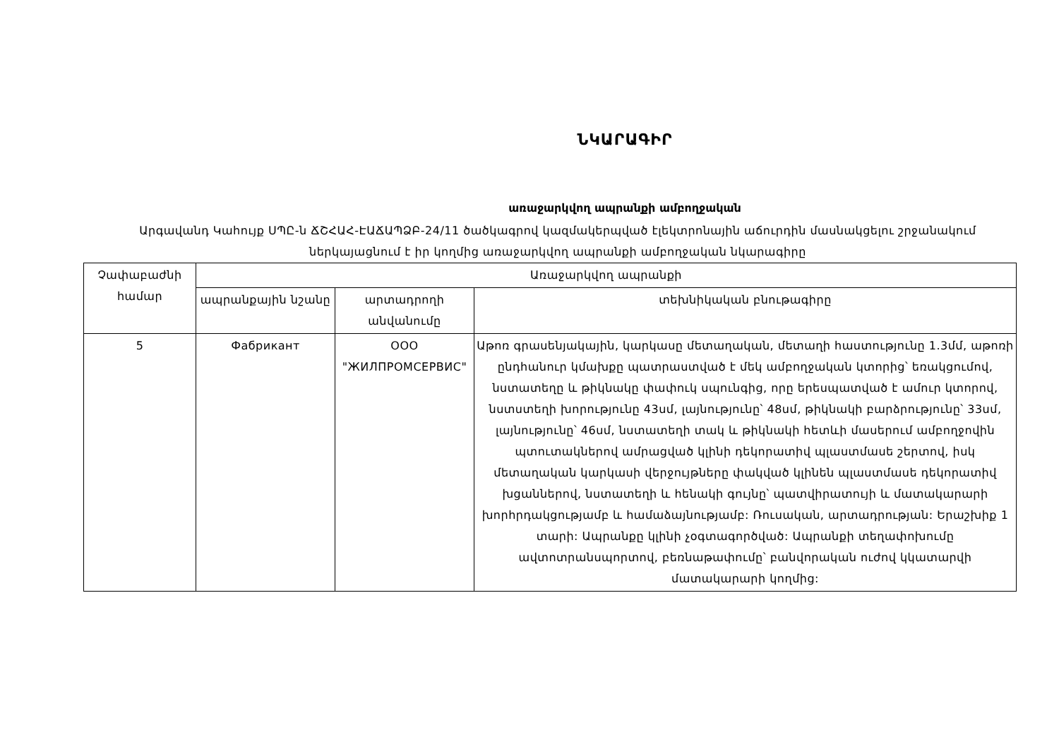ՆԿԱՐԱԳԻՐ
առաջարկվող ապրանքի ամբողջական
Արգավանդ Կահույք ՍՊԸ-ն ՃՇՀԱՀ-ԷԱՃԱՊՁԲ-24/11 ծածկագրով կազմակերպված էլեկտրոնային աճուրդին մասնակցելու շրջանակում ներկայացնում է իր կողմից առաջարկվող ապրանքի ամբողջական նկարագիրը
| Չափաբաժնի համար | Առաջարկվող ապրանքի | | |
| --- | --- | --- | --- |
| | ապրանքային նշանը | արտադրողի անվանումը | տեխնիկական բնութագիրը |
| 5 | Фабрикант | ООО "ЖИЛПРОМСЕРВИС" | Աթոռ գրասենյակային, կարկասը մետաղական, մետաղի հաստությունը 1.3մմ, աթոռի ընդհանուր կմախքը պատրաստված է մեկ ամբողջական կտորից՝ եռակցումով, նստատեղը և թիկնակը փափուկ սպունգից, որը երեսպատված է ամուր կտորով, նստստեղի խորությունը 43սմ, լայնությունը՝ 48սմ, թիկնակի բարձրությունը՝ 33սմ, լայնությունը՝ 46սմ, նստատեղի տակ և թիկնակի հետևի մասերում ամբողջովին պտուտակներով ամրացված կլինի դեկորատիվ պլաստմասե շերտով, իսկ մետաղական կարկասի վերջույթները փակված կլինեն պլաստմասե դեկորատիվ խցաններով, նստատեղի և հենակի գույնը՝ պատվիրատույի և մատակարարի խորհրդակցությամբ և համաձայնությամբ: Ռուսական, արտադրության: Երաշխիք 1 տարի: Ապրանքը կլինի չօգտագործված: Ապրանքի տեղափոխումը ավտոտրանսպորտով, բեռնաթափումը՝ բանվորական ուժով կկատարվի մատակարարի կողմից: |